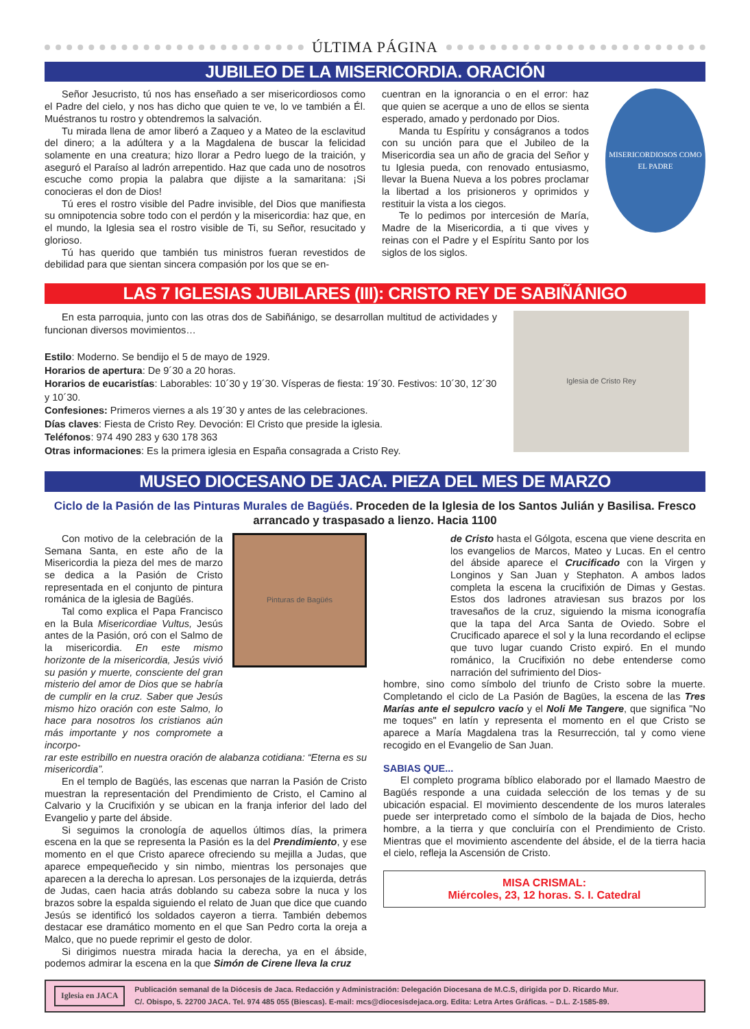ÚLTIMA PÁGINA
JUBILEO DE LA MISERICORDIA. ORACIÓN
Señor Jesucristo, tú nos has enseñado a ser misericordiosos como el Padre del cielo, y nos has dicho que quien te ve, lo ve también a Él. Muéstranos tu rostro y obtendremos la salvación.
Tu mirada llena de amor liberó a Zaqueo y a Mateo de la esclavitud del dinero; a la adúltera y a la Magdalena de buscar la felicidad solamente en una creatura; hizo llorar a Pedro luego de la traición, y aseguró el Paraíso al ladrón arrepentido. Haz que cada uno de nosotros escuche como propia la palabra que dijiste a la samaritana: ¡Si conocieras el don de Dios!
Tú eres el rostro visible del Padre invisible, del Dios que manifiesta su omnipotencia sobre todo con el perdón y la misericordia: haz que, en el mundo, la Iglesia sea el rostro visible de Ti, su Señor, resucitado y glorioso.
Tú has querido que también tus ministros fueran revestidos de debilidad para que sientan sincera compasión por los que se en-
cuentran en la ignorancia o en el error: haz que quien se acerque a uno de ellos se sienta esperado, amado y perdonado por Dios.
Manda tu Espíritu y conságranos a todos con su unción para que el Jubileo de la Misericordia sea un año de gracia del Señor y tu Iglesia pueda, con renovado entusiasmo, llevar la Buena Nueva a los pobres proclamar la libertad a los prisioneros y oprimidos y restituir la vista a los ciegos.
Te lo pedimos por intercesión de María, Madre de la Misericordia, a ti que vives y reinas con el Padre y el Espíritu Santo por los siglos de los siglos.
MISERICORDIOSOS COMO EL PADRE
LAS 7 IGLESIAS JUBILARES (III): CRISTO REY DE SABIÑÁNIGO
En esta parroquia, junto con las otras dos de Sabiñánigo, se desarrollan multitud de actividades y funcionan diversos movimientos…
Estilo: Moderno. Se bendijo el 5 de mayo de 1929.
Horarios de apertura: De 9´30 a 20 horas.
Horarios de eucaristías: Laborables: 10´30 y 19´30. Vísperas de fiesta: 19´30. Festivos: 10´30, 12´30 y 10´30.
Confesiones: Primeros viernes a als 19´30 y antes de las celebraciones.
Días claves: Fiesta de Cristo Rey. Devoción: El Cristo que preside la iglesia.
Teléfonos: 974 490 283 y 630 178 363
Otras informaciones: Es la primera iglesia en España consagrada a Cristo Rey.
Iglesia de Cristo Rey
MUSEO DIOCESANO DE JACA. PIEZA DEL MES DE MARZO
Ciclo de la Pasión de las Pinturas Murales de Bagüés. Proceden de la Iglesia de los Santos Julián y Basilisa. Fresco arrancado y traspasado a lienzo. Hacia 1100
Con motivo de la celebración de la Semana Santa, en este año de la Misericordia la pieza del mes de marzo se dedica a la Pasión de Cristo representada en el conjunto de pintura románica de la iglesia de Bagüés.
Tal como explica el Papa Francisco en la Bula Misericordiae Vultus, Jesús antes de la Pasión, oró con el Salmo de la misericordia. En este mismo horizonte de la misericordia, Jesús vivió su pasión y muerte, consciente del gran misterio del amor de Dios que se habría de cumplir en la cruz. Saber que Jesús mismo hizo oración con este Salmo, lo hace para nosotros los cristianos aún más importante y nos compromete a incorpo-
Pinturas de Bagüés
rar este estribillo en nuestra oración de alabanza cotidiana: “Eterna es su misericordia”.
En el templo de Bagüés, las escenas que narran la Pasión de Cristo muestran la representación del Prendimiento de Cristo, el Camino al Calvario y la Crucifixión y se ubican en la franja inferior del lado del Evangelio y parte del ábside.
Si seguimos la cronología de aquellos últimos días, la primera escena en la que se representa la Pasión es la del Prendimiento, y ese momento en el que Cristo aparece ofreciendo su mejilla a Judas, que aparece empequeñecido y sin nimbo, mientras los personajes que aparecen a la derecha lo apresan. Los personajes de la izquierda, detrás de Judas, caen hacia atrás doblando su cabeza sobre la nuca y los brazos sobre la espalda siguiendo el relato de Juan que dice que cuando Jesús se identificó los soldados cayeron a tierra. También debemos destacar ese dramático momento en el que San Pedro corta la oreja a Malco, que no puede reprimir el gesto de dolor.
Si dirigimos nuestra mirada hacia la derecha, ya en el ábside, podemos admirar la escena en la que Simón de Cirene lleva la cruz
de Cristo hasta el Gólgota, escena que viene descrita en los evangelios de Marcos, Mateo y Lucas. En el centro del ábside aparece el Crucificado con la Virgen y Longinos y San Juan y Stephaton. A ambos lados completa la escena la crucifixión de Dimas y Gestas. Estos dos ladrones atraviesan sus brazos por los travesaños de la cruz, siguiendo la misma iconografía que la tapa del Arca Santa de Oviedo. Sobre el Crucificado aparece el sol y la luna recordando el eclipse que tuvo lugar cuando Cristo expiró. En el mundo románico, la Crucifixión no debe entenderse como narración del sufrimiento del Dios-
hombre, sino como símbolo del triunfo de Cristo sobre la muerte. Completando el ciclo de La Pasión de Bagües, la escena de las Tres Marías ante el sepulcro vacío y el Noli Me Tangere, que significa "No me toques" en latín y representa el momento en el que Cristo se aparece a María Magdalena tras la Resurrección, tal y como viene recogido en el Evangelio de San Juan.
SABIAS QUE...
El completo programa bíblico elaborado por el llamado Maestro de Bagüés responde a una cuidada selección de los temas y de su ubicación espacial. El movimiento descendente de los muros laterales puede ser interpretado como el símbolo de la bajada de Dios, hecho hombre, a la tierra y que concluiría con el Prendimiento de Cristo. Mientras que el movimiento ascendente del ábside, el de la tierra hacia el cielo, refleja la Ascensión de Cristo.
MISA CRISMAL:
Miércoles, 23, 12 horas. S. I. Catedral
Iglesia en JACA
Publicación semanal de la Diócesis de Jaca. Redacción y Administración: Delegación Diocesana de M.C.S, dirigida por D. Ricardo Mur.
C/. Obispo, 5. 22700 JACA. Tel. 974 485 055 (Biescas). E-mail: mcs@diocesisdejaca.org. Edita: Letra Artes Gráficas. – D.L. Z-1585-89.